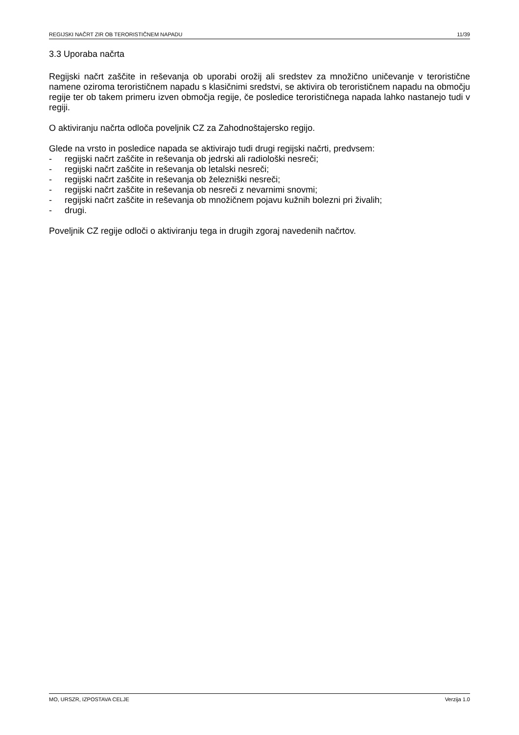REGIJSKI NAČRT ZIR OB TERORISTIČNEM NAPADU 11/39
3.3 Uporaba načrta
Regijski načrt zaščite in reševanja ob uporabi orožij ali sredstev za množično uničevanje v teroristične namene oziroma terorističnem napadu s klasičnimi sredstvi, se aktivira ob terorističnem napadu na območju regije ter ob takem primeru izven območja regije, če posledice terorističnega napada lahko nastanejo tudi v regiji.
O aktiviranju načrta odloča poveljnik CZ za Zahodnoštajersko regijo.
Glede na vrsto in posledice napada se aktivirajo tudi drugi regijski načrti, predvsem:
- regijski načrt zaščite in reševanja ob jedrski ali radiološki nesreči;
- regijski načrt zaščite in reševanja ob letalski nesreči;
- regijski načrt zaščite in reševanja ob železniški nesreči;
- regijski načrt zaščite in reševanja ob nesreči z nevarnimi snovmi;
- regijski načrt zaščite in reševanja ob množičnem pojavu kužnih bolezni pri živalih;
- drugi.
Poveljnik CZ regije odloči o aktiviranju tega in drugih zgoraj navedenih načrtov.
MO, URSZR, IZPOSTAVA CELJE Verzija 1.0